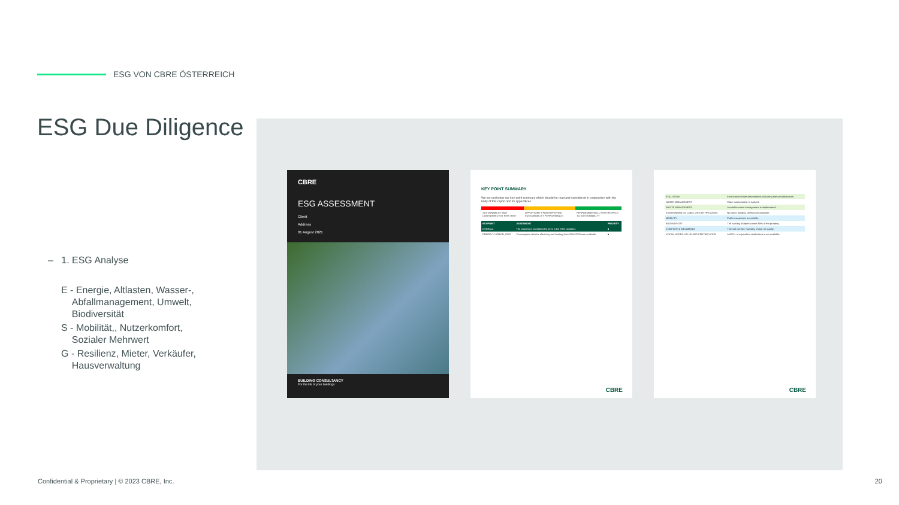ESG VON CBRE ÖSTERREICH
ESG Due Diligence
– 1. ESG Analyse
E - Energie, Altlasten, Wasser-,
Abfallmanagement, Umwelt,
Biodiversität
S - Mobilität,, Nutzerkomfort,
Sozialer Mehrwert
G - Resilienz, Mieter, Verkäufer,
Hausverwaltung
CBRE
ESG ASSESSMENT
Client
Address
01 August 2021
BUILDING CONSULTANCY
For the life of your buildings
KEY POINT SUMMARY
We set out below our key point summary which should be read and considered in conjunction with the body of this report and its appendices.
| SUSTAINABILITY NOT CONSIDERED / AT RISK ITEM | OPPORTUNITY FOR IMPROVING SUSTAINABILITY PERFORMANCE | PERFORMING WELL WITH RESPECT TO SUSTAINABILITY |
| KEYPOINT | ASSESMENT | PRIORITY |
| --- | --- | --- |
| OVERALL | The property is considered to be in a fair ESG condition. | ■ |
| ENERGY, CARBON, GHG | Consumption data for electricity and heating from 2018-2020 was available. | ■ |
CBRE
| POLLUTION | Environmental site assessments indicating site contaminations. |
| WATER MANAGEMENT | Water consumption is tracked. |
| WASTE MANAGEMENT | A suitable waste management is implemented. |
| ENVIRONMENTAL LABEL OR CERTIFICATION | No green building certification available. |
| MOBILITY | Public transport is accessible. |
| BIODIVERSITY | The building footprint covers 90% of the property. |
| COMFORT & WELLBEING | Thermal comfort, humidity, indoor air quality. |
| SOCIAL ADDED VALUE AND CERTIFICATION | A WELL or equivalent certification is not available. |
CBRE
Confidential & Proprietary | © 2023 CBRE, Inc.
20